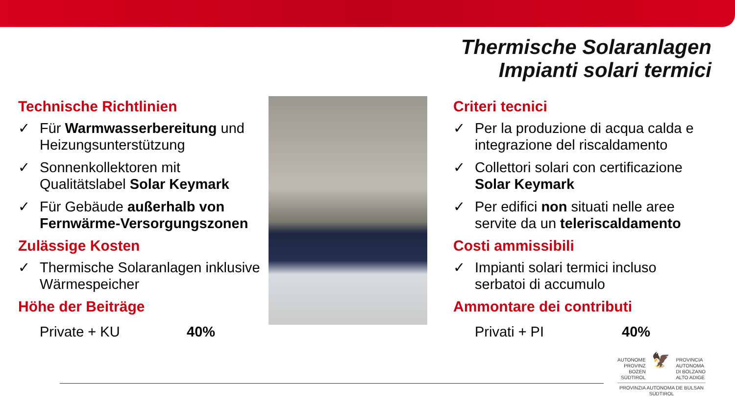Thermische Solaranlagen
Impianti solari termici
Technische Richtlinien
✓ Für Warmwasserbereitung und Heizungsunterstützung
✓ Sonnenkollektoren mit Qualitätslabel Solar Keymark
✓ Für Gebäude außerhalb von Fernwärme-Versorgungszonen
Zulässige Kosten
✓ Thermische Solaranlagen inklusive Wärmespeicher
Höhe der Beiträge
Private + KU 40%
Criteri tecnici
✓ Per la produzione di acqua calda e integrazione del riscaldamento
✓ Collettori solari con certificazione Solar Keymark
✓ Per edifici non situati nelle aree servite da un teleriscaldamento
Costi ammissibili
✓ Impianti solari termici incluso serbatoi di accumulo
Ammontare dei contributi
Privati + PI 40%
AUTONOME
PROVINZ
BOZEN
SÜDTIROL 🦅 PROVINCIA
AUTONOMA
DI BOLZANO
ALTO ADIGE
PROVINZIA AUTONOMA DE BULSAN
SÜDTIROL